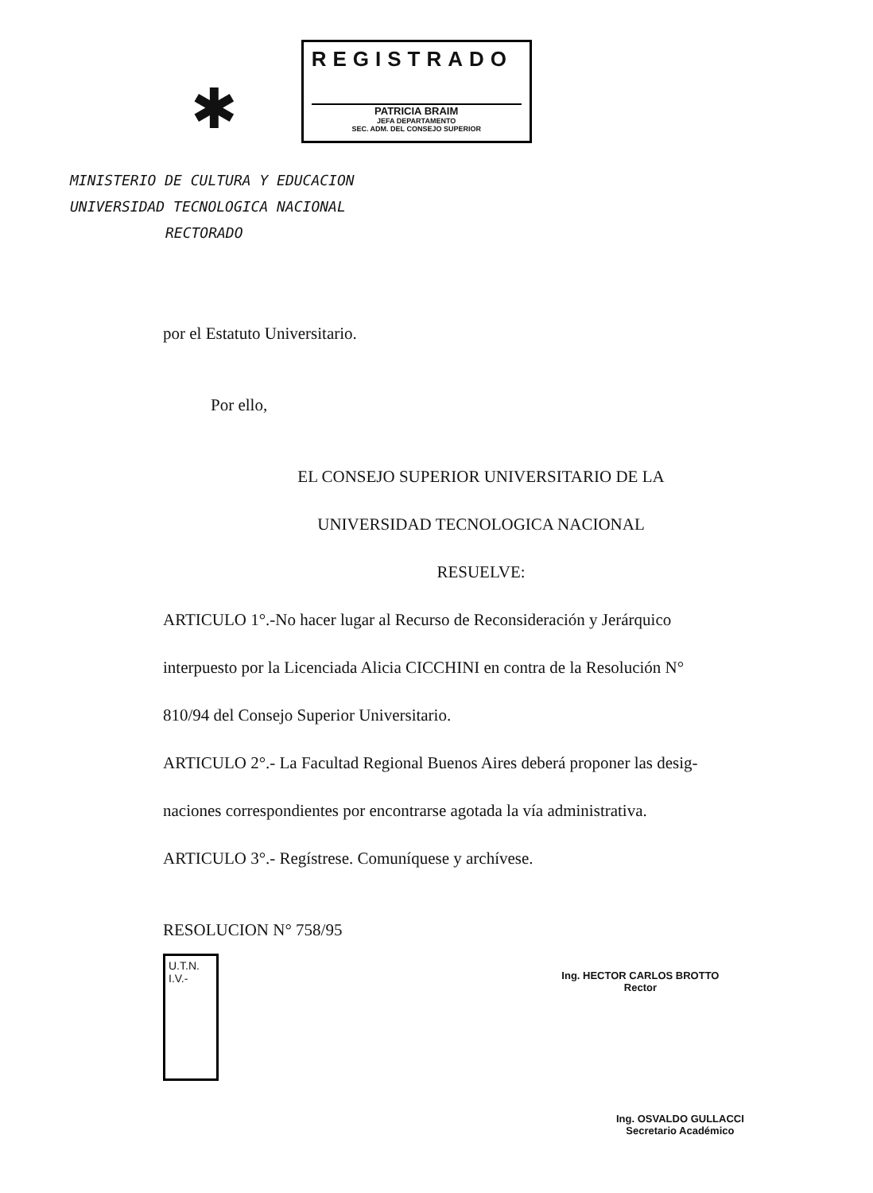✱
REGISTRADO
PATRICIA BRAIM
JEFA DEPARTAMENTO
SEC. ADM. DEL CONSEJO SUPERIOR
MINISTERIO DE CULTURA Y EDUCACION
UNIVERSIDAD TECNOLOGICA NACIONAL
RECTORADO
por el Estatuto Universitario.
Por ello,
EL CONSEJO SUPERIOR UNIVERSITARIO DE LA
UNIVERSIDAD TECNOLOGICA NACIONAL
RESUELVE:
ARTICULO 1°.-No hacer lugar al Recurso de Reconsideración y Jerárquico
interpuesto por la Licenciada Alicia CICCHINI en contra de la Resolución N°
810/94 del Consejo Superior Universitario.
ARTICULO 2°.- La Facultad Regional Buenos Aires deberá proponer las desig-
naciones correspondientes por encontrarse agotada la vía administrativa.
ARTICULO 3°.- Regístrese. Comuníquese y archívese.
RESOLUCION N° 758/95
U.T.N.
I.V.-
Ing. HECTOR CARLOS BROTTO
Rector
Ing. OSVALDO GULLACCI
Secretario Académico